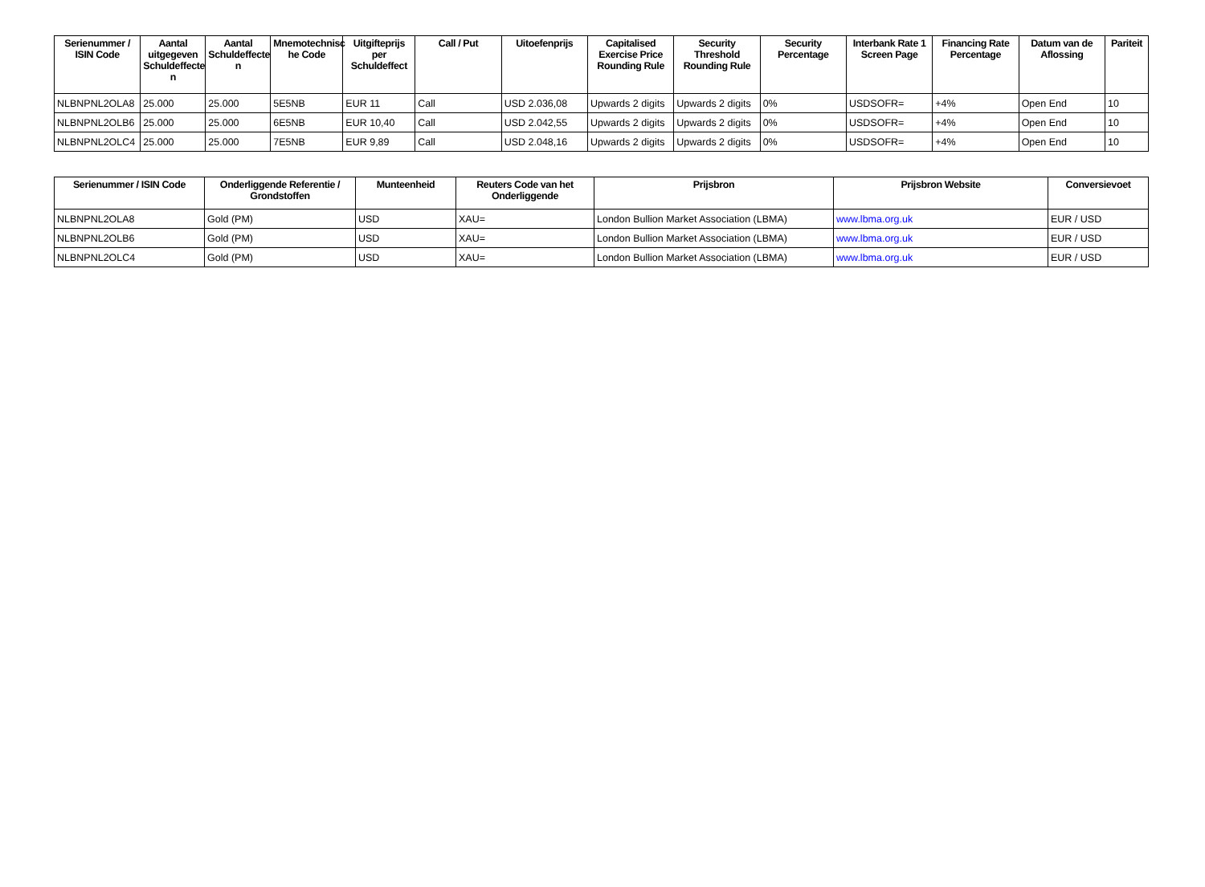| Serienummer / ISIN Code | Aantal uitgegeven Schuldeffecte n | Aantal Schuldeffecte n | Mnemotechnisc he Code | Uitgifteprijs per Schuldeffect | Call / Put | Uitoefenprijs | Capitalised Exercise Price Rounding Rule | Security Threshold Rounding Rule | Security Percentage | Interbank Rate 1 Screen Page | Financing Rate Percentage | Datum van de Aflossing | Pariteit |
| --- | --- | --- | --- | --- | --- | --- | --- | --- | --- | --- | --- | --- | --- |
| NLBNPNL2OLA8 | 25.000 | 25.000 | 5E5NB | EUR 11 | Call | USD 2.036,08 | Upwards 2 digits | Upwards 2 digits | 0% | USDSOFR= | +4% | Open End | 10 |
| NLBNPNL2OLB6 | 25.000 | 25.000 | 6E5NB | EUR 10,40 | Call | USD 2.042,55 | Upwards 2 digits | Upwards 2 digits | 0% | USDSOFR= | +4% | Open End | 10 |
| NLBNPNL2OLC4 | 25.000 | 25.000 | 7E5NB | EUR 9,89 | Call | USD 2.048,16 | Upwards 2 digits | Upwards 2 digits | 0% | USDSOFR= | +4% | Open End | 10 |
| Serienummer / ISIN Code | Onderliggende Referentie / Grondstoffen | Munteenheid | Reuters Code van het Onderliggende | Prijsbron | Prijsbron Website | Conversievoet |
| --- | --- | --- | --- | --- | --- | --- |
| NLBNPNL2OLA8 | Gold (PM) | USD | XAU= | London Bullion Market Association (LBMA) | www.lbma.org.uk | EUR / USD |
| NLBNPNL2OLB6 | Gold (PM) | USD | XAU= | London Bullion Market Association (LBMA) | www.lbma.org.uk | EUR / USD |
| NLBNPNL2OLC4 | Gold (PM) | USD | XAU= | London Bullion Market Association (LBMA) | www.lbma.org.uk | EUR / USD |